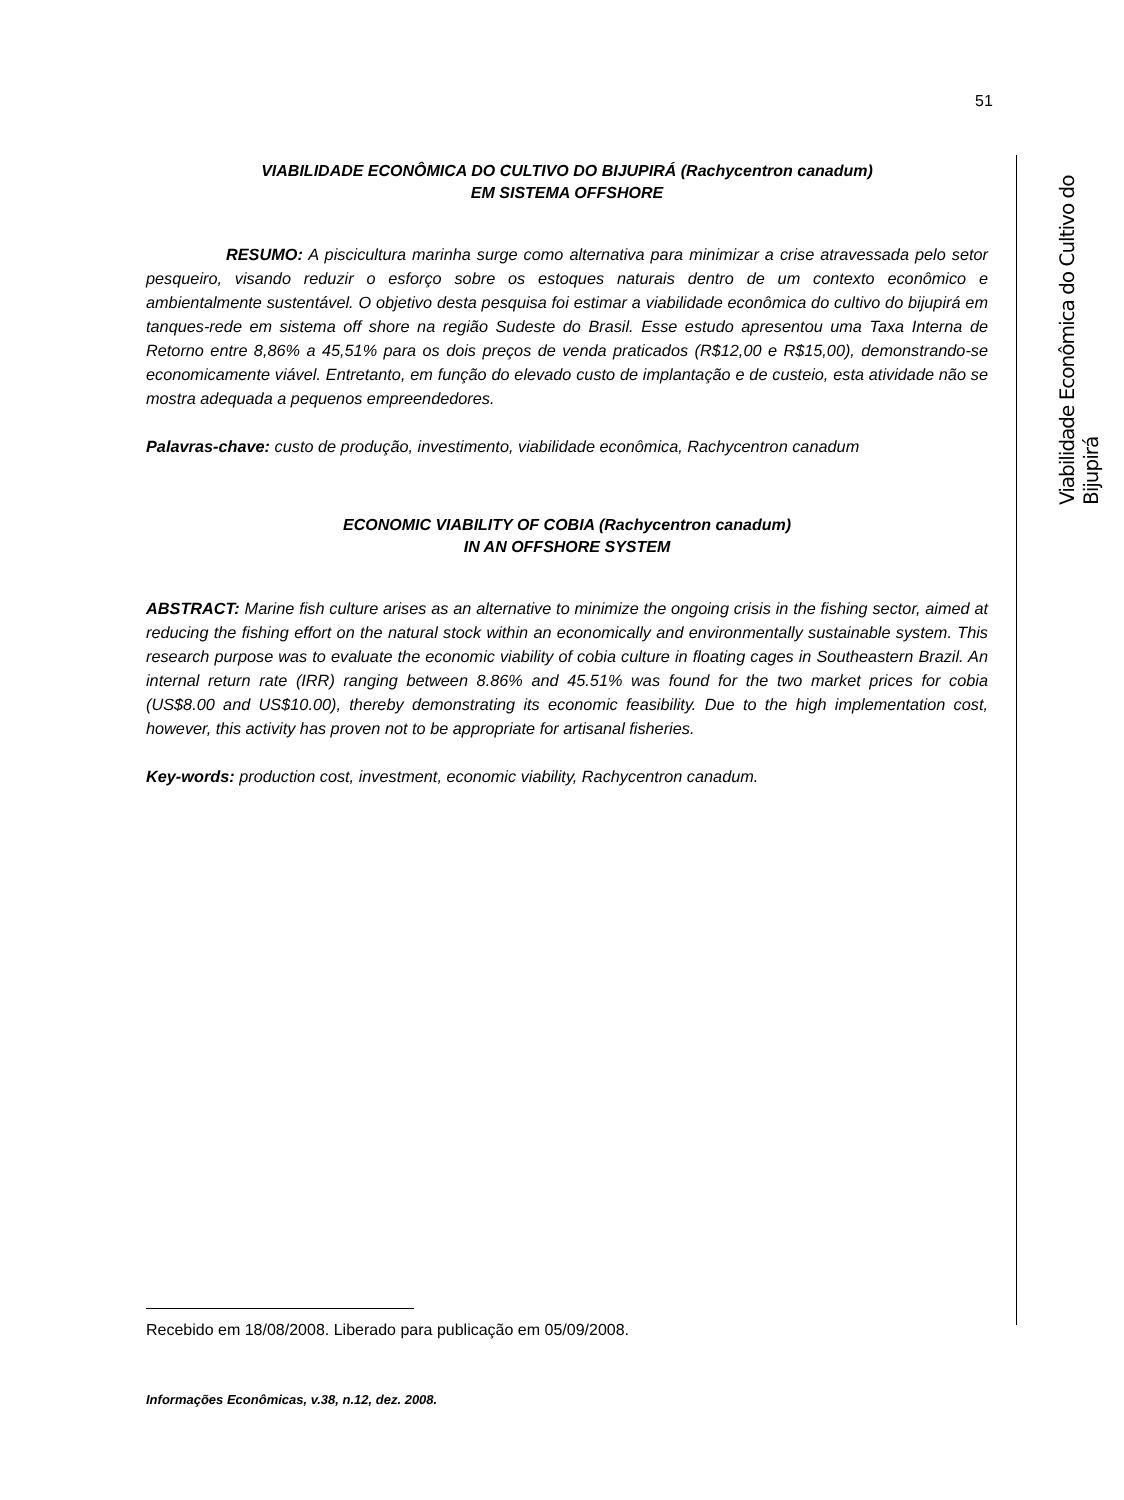51
Viabilidade Econômica do Cultivo do Bijupirá
VIABILIDADE ECONÔMICA DO CULTIVO DO BIJUPIRÁ (Rachycentron canadum)
EM SISTEMA OFFSHORE
RESUMO: A piscicultura marinha surge como alternativa para minimizar a crise atravessada pelo setor pesqueiro, visando reduzir o esforço sobre os estoques naturais dentro de um contexto econômico e ambientalmente sustentável. O objetivo desta pesquisa foi estimar a viabilidade econômica do cultivo do bijupirá em tanques-rede em sistema off shore na região Sudeste do Brasil. Esse estudo apresentou uma Taxa Interna de Retorno entre 8,86% a 45,51% para os dois preços de venda praticados (R$12,00 e R$15,00), demonstrando-se economicamente viável. Entretanto, em função do elevado custo de implantação e de custeio, esta atividade não se mostra adequada a pequenos empreendedores.
Palavras-chave: custo de produção, investimento, viabilidade econômica, Rachycentron canadum
ECONOMIC VIABILITY OF COBIA (Rachycentron canadum)
IN AN OFFSHORE SYSTEM
ABSTRACT: Marine fish culture arises as an alternative to minimize the ongoing crisis in the fishing sector, aimed at reducing the fishing effort on the natural stock within an economically and environmentally sustainable system. This research purpose was to evaluate the economic viability of cobia culture in floating cages in Southeastern Brazil. An internal return rate (IRR) ranging between 8.86% and 45.51% was found for the two market prices for cobia (US$8.00 and US$10.00), thereby demonstrating its economic feasibility. Due to the high implementation cost, however, this activity has proven not to be appropriate for artisanal fisheries.
Key-words: production cost, investment, economic viability, Rachycentron canadum.
Recebido em 18/08/2008. Liberado para publicação em 05/09/2008.
Informações Econômicas, v.38, n.12, dez. 2008.